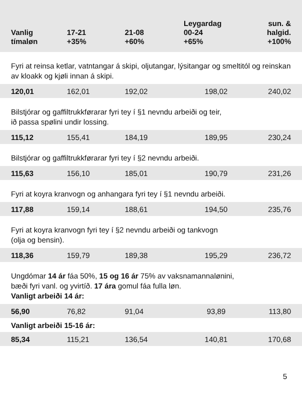| Vanlig tímaløn | 17-21 +35% | 21-08 +60% | Leygardag 00-24 +65% | sun. & halgid. +100% |
| --- | --- | --- | --- | --- |
| Fyri at reinsa ketlar, vatntangar á skipi, oljutangar, lýsitangar og smeltitól og reinskan av kloakk og kjøli innan á skipi. | | | | |
| 120,01 | 162,01 | 192,02 | 198,02 | 240,02 |
| Bilstjórar og gaffiltrukkførarar fyri tey í §1 nevndu arbeiði og teir, ið passa spølini undir lossing. | | | | |
| 115,12 | 155,41 | 184,19 | 189,95 | 230,24 |
| Bilstjórar og gaffiltrukkførarar fyri tey í §2 nevndu arbeiði. | | | | |
| 115,63 | 156,10 | 185,01 | 190,79 | 231,26 |
| Fyri at koyra kranvogn og anhangara fyri tey í §1 nevndu arbeiði. | | | | |
| 117,88 | 159,14 | 188,61 | 194,50 | 235,76 |
| Fyri at koyra kranvogn fyri tey í §2 nevndu arbeiði og tankvogn (olja og bensin). | | | | |
| 118,36 | 159,79 | 189,38 | 195,29 | 236,72 |
| Ungdómar 14 ár fáa 50%, 15 og 16 ár 75% av vaksnamannalønini, bæði fyri vanl. og yvirtíð. 17 ára gomul fáa fulla løn. Vanligt arbeiði 14 ár: | | | | |
| 56,90 | 76,82 | 91,04 | 93,89 | 113,80 |
| Vanligt arbeiði 15-16 ár: | | | | |
| 85,34 | 115,21 | 136,54 | 140,81 | 170,68 |
5